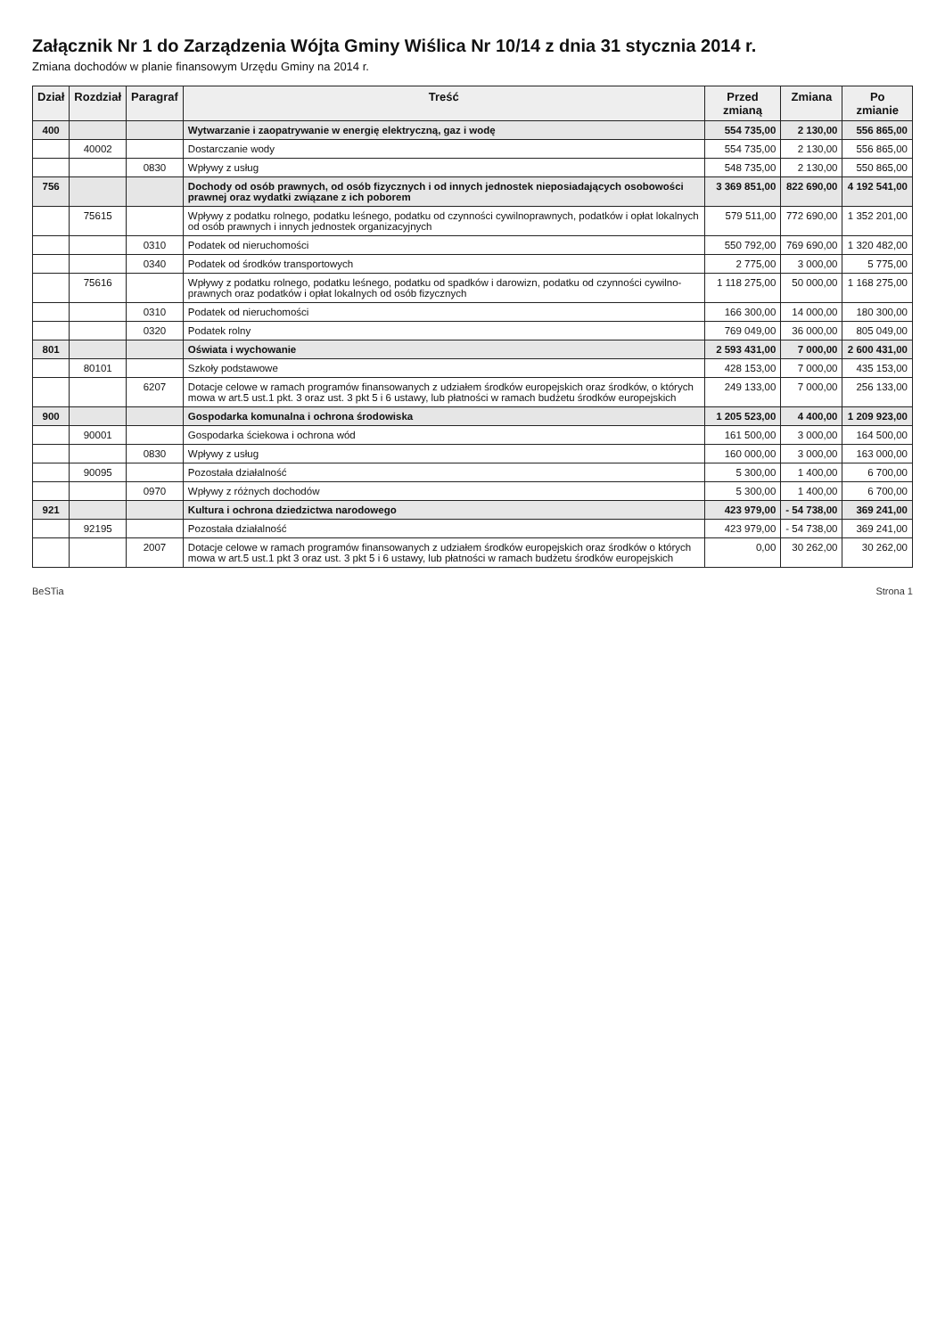Załącznik Nr 1 do Zarządzenia Wójta Gminy Wiślica Nr 10/14 z dnia 31 stycznia 2014 r.
Zmiana dochodów w planie finansowym Urzędu Gminy na 2014 r.
| Dział | Rozdział | Paragraf | Treść | Przed zmianą | Zmiana | Po zmianie |
| --- | --- | --- | --- | --- | --- | --- |
| 400 | | | Wytwarzanie i zaopatrywanie w energię elektryczną, gaz i wodę | 554 735,00 | 2 130,00 | 556 865,00 |
| | 40002 | | Dostarczanie wody | 554 735,00 | 2 130,00 | 556 865,00 |
| | | 0830 | Wpływy z usług | 548 735,00 | 2 130,00 | 550 865,00 |
| 756 | | | Dochody od osób prawnych, od osób fizycznych i od innych jednostek nieposiadających osobowości prawnej oraz wydatki związane z ich poborem | 3 369 851,00 | 822 690,00 | 4 192 541,00 |
| | 75615 | | Wpływy z podatku rolnego, podatku leśnego, podatku od czynności cywilnoprawnych, podatków i opłat lokalnych od osób prawnych i innych jednostek organizacyjnych | 579 511,00 | 772 690,00 | 1 352 201,00 |
| | | 0310 | Podatek od nieruchomości | 550 792,00 | 769 690,00 | 1 320 482,00 |
| | | 0340 | Podatek od środków transportowych | 2 775,00 | 3 000,00 | 5 775,00 |
| | 75616 | | Wpływy z podatku rolnego, podatku leśnego, podatku od spadków i darowizn, podatku od czynności cywilno-prawnych oraz podatków i opłat lokalnych od osób fizycznych | 1 118 275,00 | 50 000,00 | 1 168 275,00 |
| | | 0310 | Podatek od nieruchomości | 166 300,00 | 14 000,00 | 180 300,00 |
| | | 0320 | Podatek rolny | 769 049,00 | 36 000,00 | 805 049,00 |
| 801 | | | Oświata i wychowanie | 2 593 431,00 | 7 000,00 | 2 600 431,00 |
| | 80101 | | Szkoły podstawowe | 428 153,00 | 7 000,00 | 435 153,00 |
| | | 6207 | Dotacje celowe w ramach programów finansowanych z udziałem środków europejskich oraz środków, o których mowa w art.5 ust.1 pkt. 3 oraz ust. 3 pkt 5 i 6 ustawy, lub płatności w ramach budżetu środków europejskich | 249 133,00 | 7 000,00 | 256 133,00 |
| 900 | | | Gospodarka komunalna i ochrona środowiska | 1 205 523,00 | 4 400,00 | 1 209 923,00 |
| | 90001 | | Gospodarka ściekowa i ochrona wód | 161 500,00 | 3 000,00 | 164 500,00 |
| | | 0830 | Wpływy z usług | 160 000,00 | 3 000,00 | 163 000,00 |
| | 90095 | | Pozostała działalność | 5 300,00 | 1 400,00 | 6 700,00 |
| | | 0970 | Wpływy z różnych dochodów | 5 300,00 | 1 400,00 | 6 700,00 |
| 921 | | | Kultura i ochrona dziedzictwa narodowego | 423 979,00 | - 54 738,00 | 369 241,00 |
| | 92195 | | Pozostała działalność | 423 979,00 | - 54 738,00 | 369 241,00 |
| | | 2007 | Dotacje celowe w ramach programów finansowanych z udziałem środków europejskich oraz środków o których mowa w art.5 ust.1 pkt 3 oraz ust. 3 pkt 5 i 6 ustawy, lub płatności w ramach budżetu środków europejskich | 0,00 | 30 262,00 | 30 262,00 |
BeSTia Strona 1